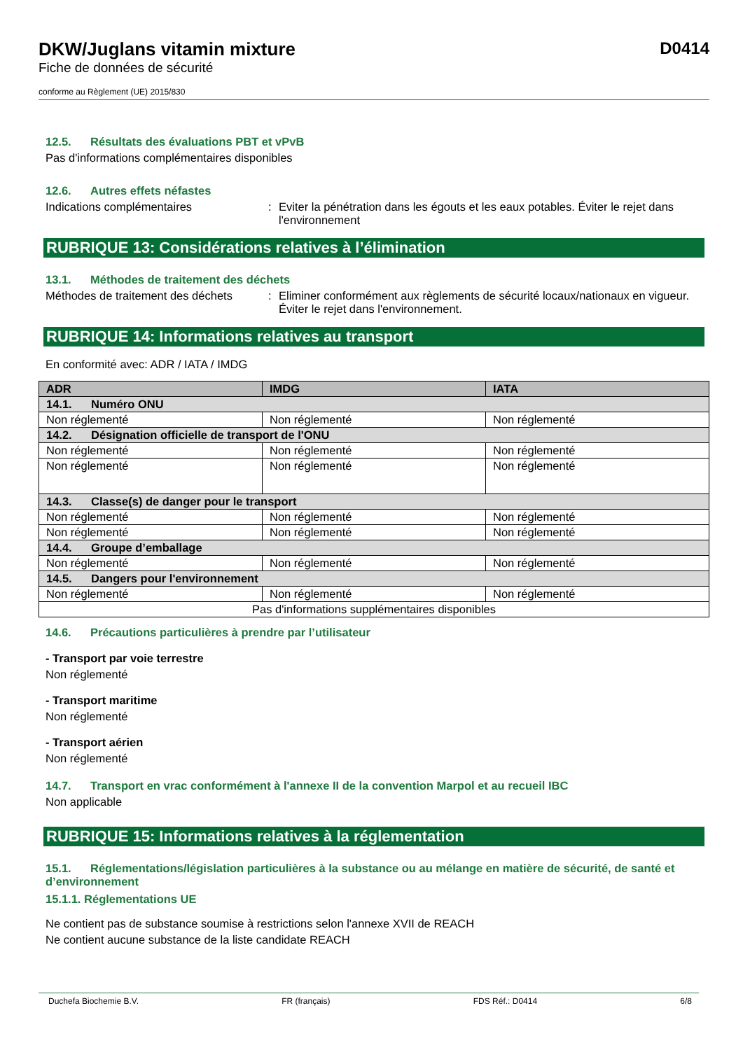DKW/Juglans vitamin mixture
Fiche de données de sécurité
conforme au Règlement (UE) 2015/830
D0414
12.5. Résultats des évaluations PBT et vPvB
Pas d'informations complémentaires disponibles
12.6. Autres effets néfastes
Indications complémentaires : Eviter la pénétration dans les égouts et les eaux potables. Éviter le rejet dans l'environnement
RUBRIQUE 13: Considérations relatives à l’élimination
13.1. Méthodes de traitement des déchets
Méthodes de traitement des déchets
: Eliminer conformément aux règlements de sécurité locaux/nationaux en vigueur. Éviter le rejet dans l'environnement.
RUBRIQUE 14: Informations relatives au transport
En conformité avec: ADR / IATA / IMDG
| ADR | IMDG | IATA |
| --- | --- | --- |
| 14.1. Numéro ONU | | |
| Non réglementé | Non réglementé | Non réglementé |
| 14.2. Désignation officielle de transport de l'ONU | | |
| Non réglementé | Non réglementé | Non réglementé |
| Non réglementé | Non réglementé | Non réglementé |
| 14.3. Classe(s) de danger pour le transport | | |
| Non réglementé | Non réglementé | Non réglementé |
| Non réglementé | Non réglementé | Non réglementé |
| 14.4. Groupe d’emballage | | |
| Non réglementé | Non réglementé | Non réglementé |
| 14.5. Dangers pour l'environnement | | |
| Non réglementé | Non réglementé | Non réglementé |
| Pas d'informations supplémentaires disponibles | | |
14.6. Précautions particulières à prendre par l’utilisateur
- Transport par voie terrestre
Non réglementé
- Transport maritime
Non réglementé
- Transport aérien
Non réglementé
14.7. Transport en vrac conformément à l'annexe II de la convention Marpol et au recueil IBC
Non applicable
RUBRIQUE 15: Informations relatives à la réglementation
15.1. Réglementations/législation particulières à la substance ou au mélange en matière de sécurité, de santé et d’environnement
15.1.1. Réglementations UE
Ne contient pas de substance soumise à restrictions selon l'annexe XVII de REACH
Ne contient aucune substance de la liste candidate REACH
Duchefa Biochemie B.V. FR (français) FDS Réf.: D0414 6/8